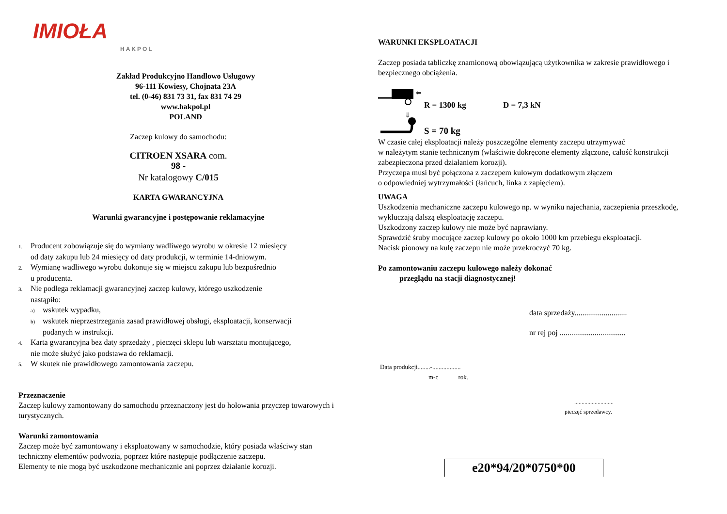IMIOŁA
HAKPOL
Zakład Produkcyjno Handlowo Usługowy
96-111 Kowiesy, Chojnata 23A
tel. (0-46) 831 73 31, fax 831 74 29
www.hakpol.pl
POLAND
Zaczep kulowy do samochodu:
CITROEN XSARA com.
98 -
Nr katalogowy C/015
KARTA GWARANCYJNA
Warunki gwarancyjne i postępowanie reklamacyjne
1. Producent zobowiązuje się do wymiany wadliwego wyrobu w okresie 12 miesięcy
od daty zakupu lub 24 miesięcy od daty produkcji, w terminie 14-dniowym.
2. Wymianę wadliwego wyrobu dokonuje się w miejscu zakupu lub bezpośrednio
u producenta.
3. Nie podlega reklamacji gwarancyjnej zaczep kulowy, którego uszkodzenie
nastąpiło:
a) wskutek wypadku,
b) wskutek nieprzestrzegania zasad prawidłowej obsługi, eksploatacji, konserwacji
podanych w instrukcji.
4. Karta gwarancyjna bez daty sprzedaży , pieczęci sklepu lub warsztatu montującego,
nie może służyć jako podstawa do reklamacji.
5. W skutek nie prawidłowego zamontowania zaczepu.
Przeznaczenie
Zaczep kulowy zamontowany do samochodu przeznaczony jest do holowania przyczep towarowych i turystycznych.
Warunki zamontowania
Zaczep może być zamontowany i eksploatowany w samochodzie, który posiada właściwy stan techniczny elementów podwozia, poprzez które następuje podłączenie zaczepu.
Elementy te nie mogą być uszkodzone mechanicznie ani poprzez działanie korozji.
WARUNKI EKSPLOATACJI
Zaczep posiada tabliczkę znamionową obowiązującą użytkownika w zakresie prawidłowego i bezpiecznego obciążenia.
⇐
⇓
R = 1300 kg D = 7,3 kN
S = 70 kg
W czasie całej eksploatacji należy poszczególne elementy zaczepu utrzymywać
w należytym stanie technicznym (właściwie dokręcone elementy złączone, całość konstrukcji zabezpieczona przed działaniem korozji).
Przyczepa musi być połączona z zaczepem kulowym dodatkowym złączem
o odpowiedniej wytrzymałości (łańcuch, linka z zapięciem).
UWAGA
Uszkodzenia mechaniczne zaczepu kulowego np. w wyniku najechania, zaczepienia przeszkodę, wykluczają dalszą eksploatację zaczepu.
Uszkodzony zaczep kulowy nie może być naprawiany.
Sprawdzić śruby mocujące zaczep kulowy po około 1000 km przebiegu eksploatacji.
Nacisk pionowy na kulę zaczepu nie może przekroczyć 70 kg.
Po zamontowaniu zaczepu kulowego należy dokonać
przeglądu na stacji diagnostycznej!
data sprzedaży...........................
nr rej poj ..................................
Data produkcji........-..................
m-c rok.
...........................
pieczęć sprzedawcy.
e20*94/20*0750*00